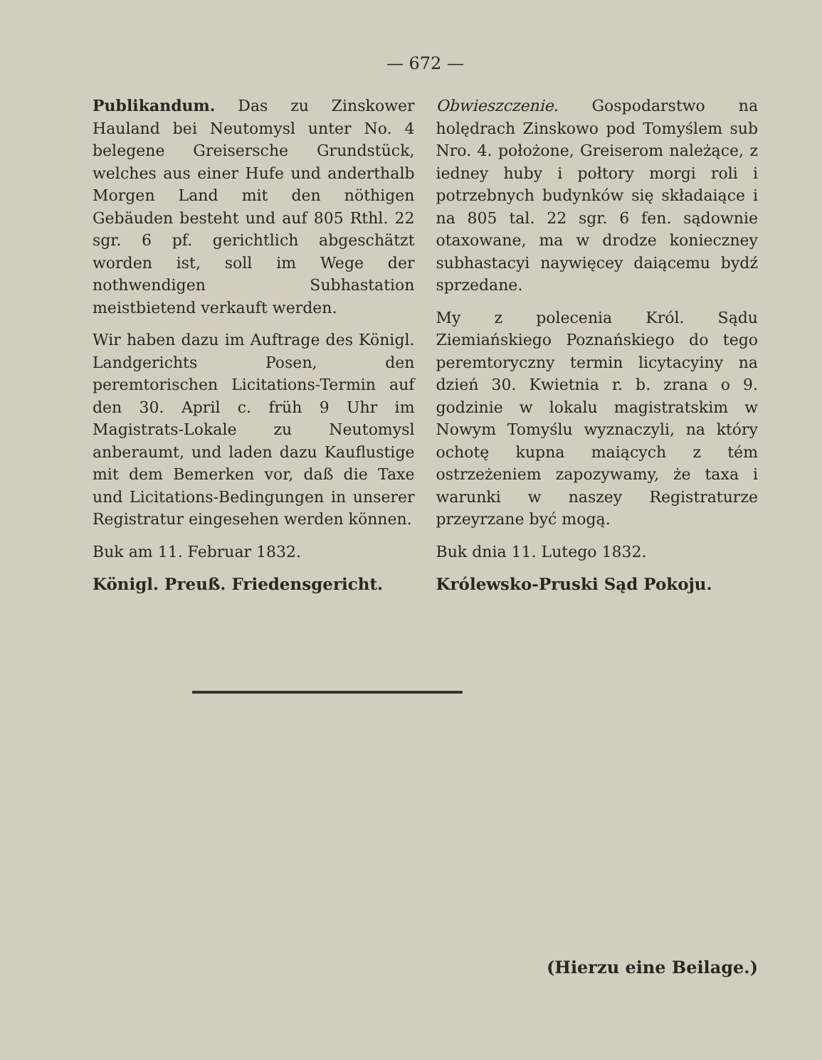— 672 —
Publikandum. Das zu Zinskower Hauland bei Neutomysl unter No. 4 belegene Greisersche Grundstück, welches aus einer Hufe und anderthalb Morgen Land mit den nöthigen Gebäuden besteht und auf 805 Rthl. 22 sgr. 6 pf. gerichtlich abgeschätzt worden ist, soll im Wege der nothwendigen Subhastation meistbietend verkauft werden.
Wir haben dazu im Auftrage des Königl. Landgerichts Posen, den peremtorischen Licitations-Termin auf den 30. April c. früh 9 Uhr im Magistrats-Lokale zu Neutomysl anberaumt, und laden dazu Kauflustige mit dem Bemerken vor, daß die Taxe und Licitations-Bedingungen in unserer Registratur eingesehen werden können.
Buk am 11. Februar 1832.
Königl. Preuß. Friedensgericht.
Obwieszczenie. Gospodarstwo na holędrach Zinskowo pod Tomyślem sub Nro. 4. położone, Greiserom należące, z iedney huby i połtory morgi roli i potrzebnych budynków się składaiące i na 805 tal. 22 sgr. 6 fen. sądownie otaxowane, ma w drodze konieczney subhastacyi naywięcey daiącemu bydź sprzedane.
My z polecenia Król. Sądu Ziemiańskiego Poznańskiego do tego peremtoryczny termin licytacyiny na dzień 30. Kwietnia r. b. zrana o 9. godzinie w lokalu magistratskim w Nowym Tomyślu wyznaczyli, na który ochotę kupna maiących z tém ostrzeżeniem zapozywamy, że taxa i warunki w naszey Registraturze przeyrzane być mogą.
Buk dnia 11. Lutego 1832.
Królewsko-Pruski Sąd Pokoju.
(Hierzu eine Beilage.)